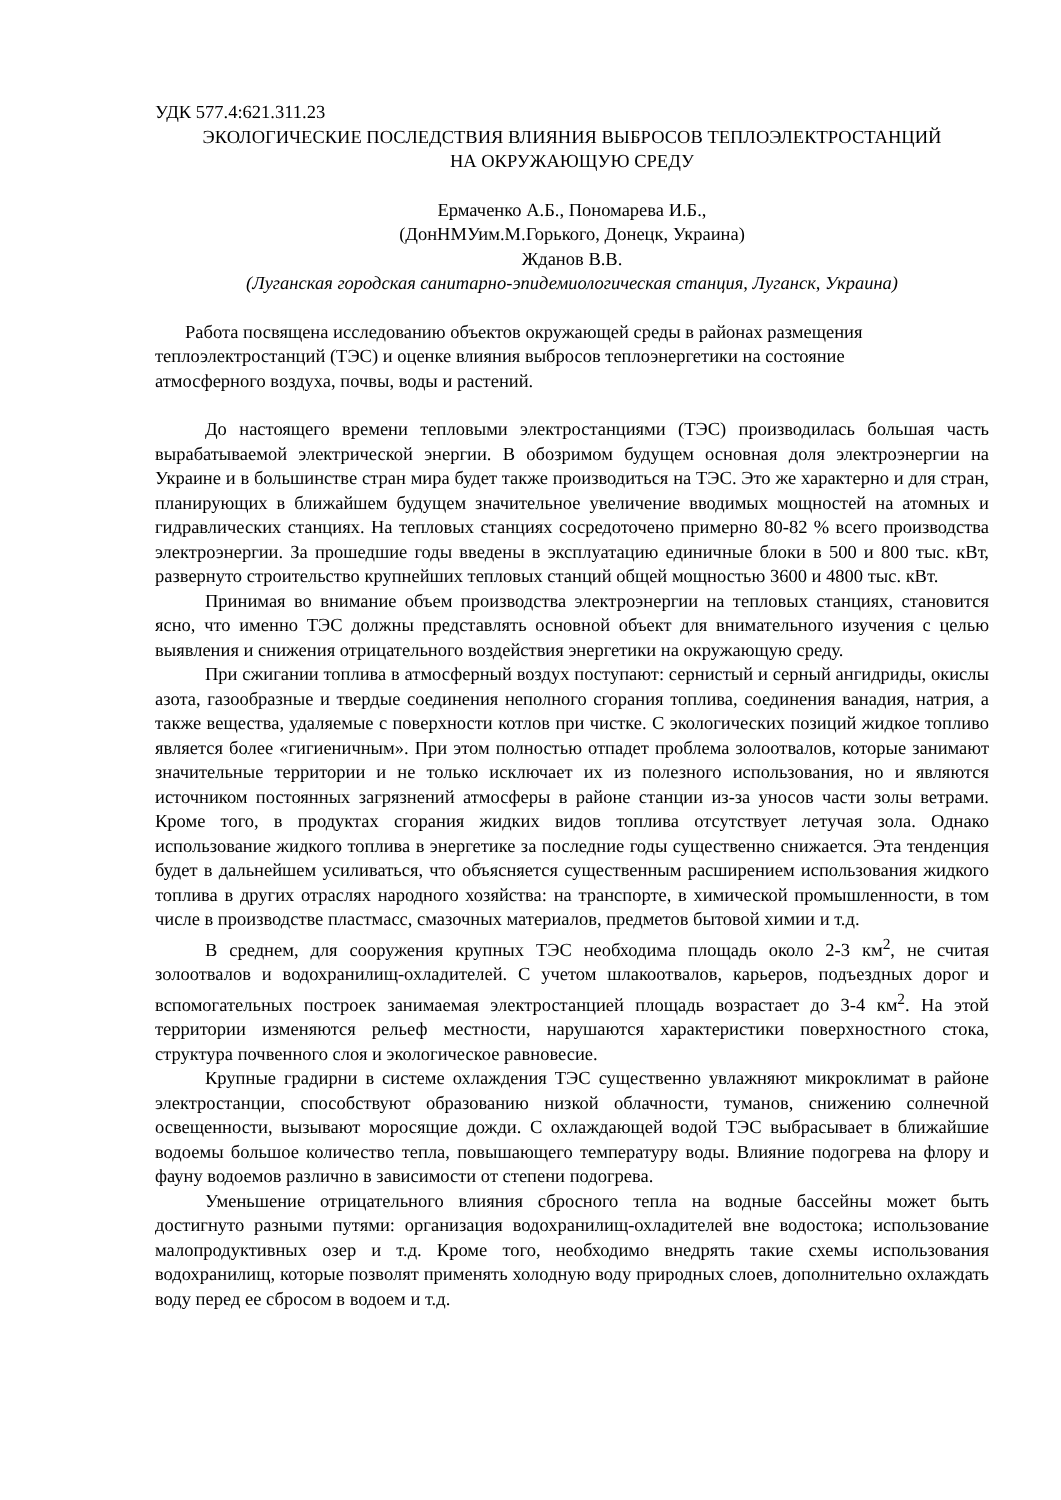УДК 577.4:621.311.23
ЭКОЛОГИЧЕСКИЕ ПОСЛЕДСТВИЯ ВЛИЯНИЯ ВЫБРОСОВ ТЕПЛОЭЛЕКТРОСТАНЦИЙ
НА ОКРУЖАЮЩУЮ СРЕДУ
Ермаченко А.Б., Пономарева И.Б.,
(ДонНМУим.М.Горького, Донецк, Украина)
Жданов В.В.
(Луганская городская санитарно-эпидемиологическая станция, Луганск, Украина)
Работа посвящена исследованию объектов окружающей среды в районах размещения теплоэлектростанций (ТЭС) и оценке влияния выбросов теплоэнергетики на состояние атмосферного воздуха, почвы, воды и растений.
До настоящего времени тепловыми электростанциями (ТЭС) производилась большая часть вырабатываемой электрической энергии. В обозримом будущем основная доля электроэнергии на Украине и в большинстве стран мира будет также производиться на ТЭС. Это же характерно и для стран, планирующих в ближайшем будущем значительное увеличение вводимых мощностей на атомных и гидравлических станциях. На тепловых станциях сосредоточено примерно 80-82 % всего производства электроэнергии. За прошедшие годы введены в эксплуатацию единичные блоки в 500 и 800 тыс. кВт, развернуто строительство крупнейших тепловых станций общей мощностью 3600 и 4800 тыс. кВт.
Принимая во внимание объем производства электроэнергии на тепловых станциях, становится ясно, что именно ТЭС должны представлять основной объект для внимательного изучения с целью выявления и снижения отрицательного воздействия энергетики на окружающую среду.
При сжигании топлива в атмосферный воздух поступают: сернистый и серный ангидриды, окислы азота, газообразные и твердые соединения неполного сгорания топлива, соединения ванадия, натрия, а также вещества, удаляемые с поверхности котлов при чистке. С экологических позиций жидкое топливо является более «гигиеничным». При этом полностью отпадет проблема золоотвалов, которые занимают значительные территории и не только исключает их из полезного использования, но и являются источником постоянных загрязнений атмосферы в районе станции из-за уносов части золы ветрами. Кроме того, в продуктах сгорания жидких видов топлива отсутствует летучая зола. Однако использование жидкого топлива в энергетике за последние годы существенно снижается. Эта тенденция будет в дальнейшем усиливаться, что объясняется существенным расширением использования жидкого топлива в других отраслях народного хозяйства: на транспорте, в химической промышленности, в том числе в производстве пластмасс, смазочных материалов, предметов бытовой химии и т.д.
В среднем, для сооружения крупных ТЭС необходима площадь около 2-3 км<sup>2</sup>, не считая золоотвалов и водохранилищ-охладителей. С учетом шлакоотвалов, карьеров, подъездных дорог и вспомогательных построек занимаемая электростанцией площадь возрастает до 3-4 км<sup>2</sup>. На этой территории изменяются рельеф местности, нарушаются характеристики поверхностного стока, структура почвенного слоя и экологическое равновесие.
Крупные градирни в системе охлаждения ТЭС существенно увлажняют микроклимат в районе электростанции, способствуют образованию низкой облачности, туманов, снижению солнечной освещенности, вызывают моросящие дожди. С охлаждающей водой ТЭС выбрасывает в ближайшие водоемы большое количество тепла, повышающего температуру воды. Влияние подогрева на флору и фауну водоемов различно в зависимости от степени подогрева.
Уменьшение отрицательного влияния сбросного тепла на водные бассейны может быть достигнуто разными путями: организация водохранилищ-охладителей вне водостока; использование малопродуктивных озер и т.д. Кроме того, необходимо внедрять такие схемы использования водохранилищ, которые позволят применять холодную воду природных слоев, дополнительно охлаждать воду перед ее сбросом в водоем и т.д.